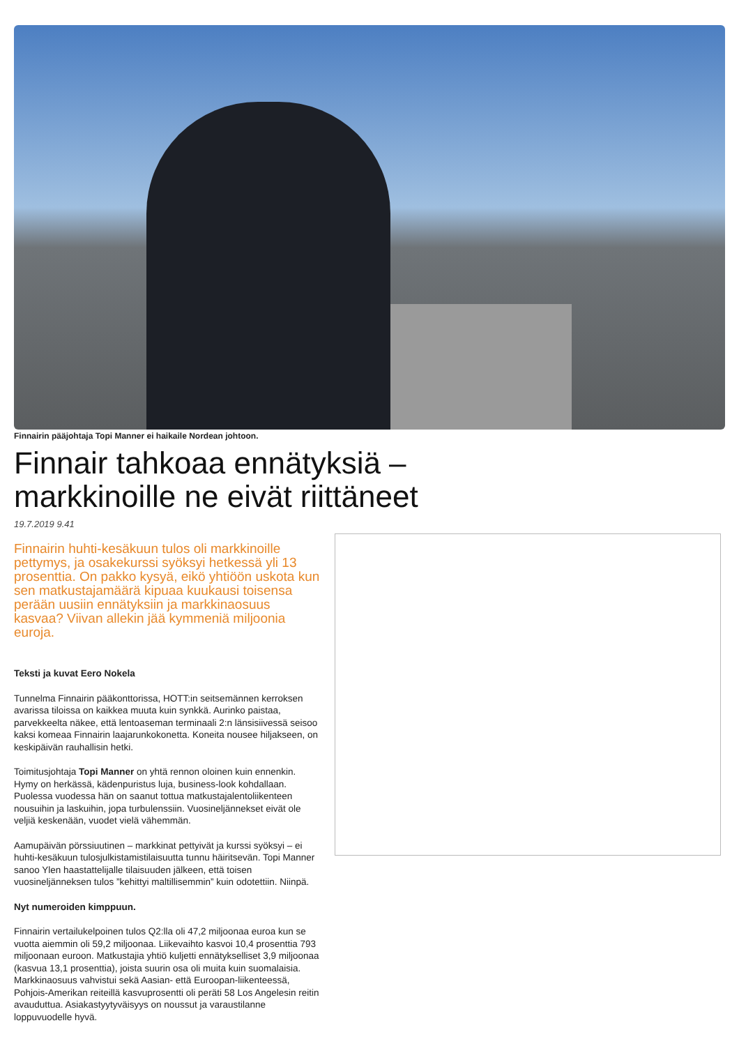Finnairin pääjohtaja Topi Manner ei haikaile Nordean johtoon.
Finnair tahkoaa ennätyksiä –
markkinoille ne eivät riittäneet
19.7.2019 9.41
Finnairin huhti-kesäkuun tulos oli markkinoille pettymys, ja osakekurssi syöksyi hetkessä yli 13 prosenttia. On pakko kysyä, eikö yhtiöön uskota kun sen matkustajamäärä kipuaa kuukausi toisensa perään uusiin ennätyksiin ja markkinaosuus kasvaa? Viivan allekin jää kymmeniä miljoonia euroja.
Teksti ja kuvat Eero Nokela
Tunnelma Finnairin pääkonttorissa, HOTT:in seitsemännen kerroksen avarissa tiloissa on kaikkea muuta kuin synkkä. Aurinko paistaa, parvekkeelta näkee, että lentoaseman terminaali 2:n länsisiivessä seisoo kaksi komeaa Finnairin laajarunkokonetta. Koneita nousee hiljakseen, on keskipäivän rauhallisin hetki.
Toimitusjohtaja Topi Manner on yhtä rennon oloinen kuin ennenkin. Hymy on herkässä, kädenpuristus luja, business-look kohdallaan. Puolessa vuodessa hän on saanut tottua matkustajalentoliikenteen nousuihin ja laskuihin, jopa turbulenssiin. Vuosineljännekset eivät ole veljiä keskenään, vuodet vielä vähemmän.
Aamupäivän pörssiuutinen – markkinat pettyivät ja kurssi syöksyi – ei huhti-kesäkuun tulosjulkistamistilaisuutta tunnu häiritsevän. Topi Manner sanoo Ylen haastattelijalle tilaisuuden jälkeen, että toisen vuosineljänneksen tulos ”kehittyi maltillisemmin” kuin odotettiin. Niinpä.
Nyt numeroiden kimppuun.
Finnairin vertailukelpoinen tulos Q2:lla oli 47,2 miljoonaa euroa kun se vuotta aiemmin oli 59,2 miljoonaa. Liikevaihto kasvoi 10,4 prosenttia 793 miljoonaan euroon. Matkustajia yhtiö kuljetti ennätykselliset 3,9 miljoonaa (kasvua 13,1 prosenttia), joista suurin osa oli muita kuin suomalaisia. Markkinaosuus vahvistui sekä Aasian- että Euroopan-liikenteessä, Pohjois-Amerikan reiteillä kasvuprosentti oli peräti 58 Los Angelesin reitin avauduttua. Asiakastyytyväisyys on noussut ja varaustilanne loppuvuodelle hyvä.